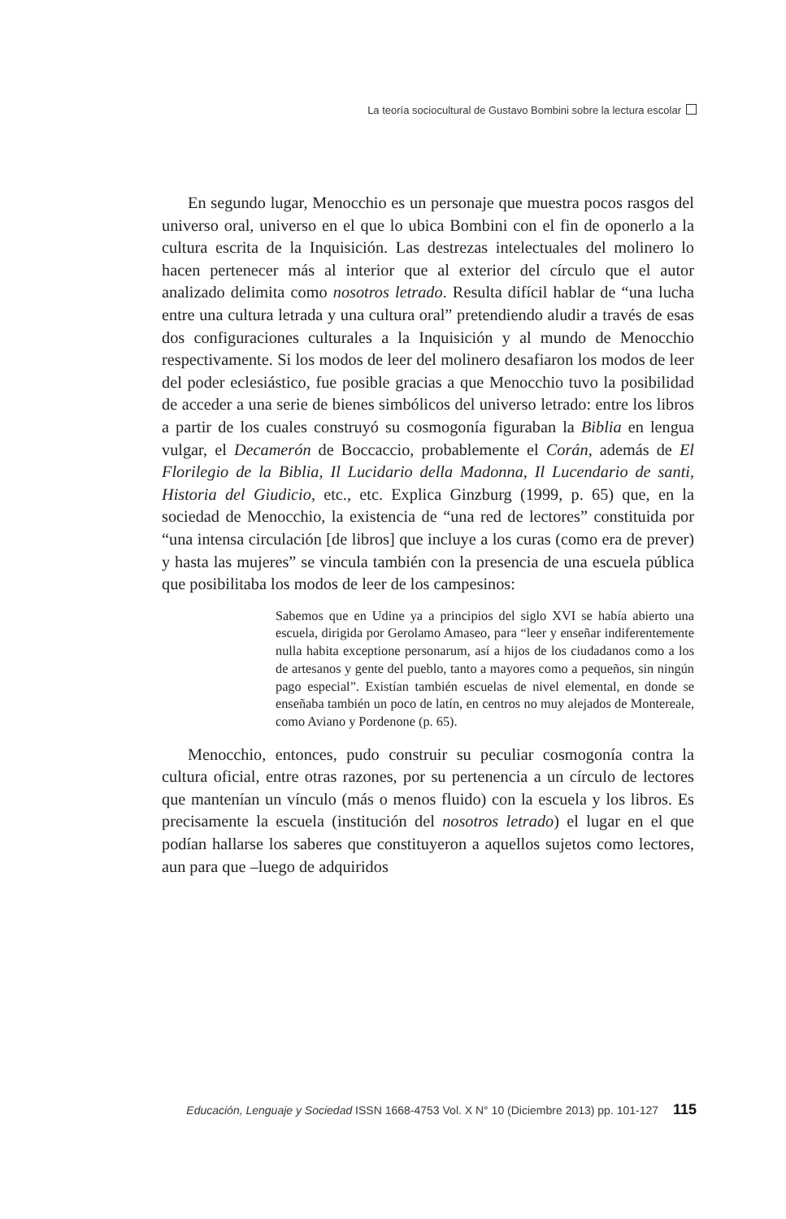La teoría sociocultural de Gustavo Bombini sobre la lectura escolar
En segundo lugar, Menocchio es un personaje que muestra pocos rasgos del universo oral, universo en el que lo ubica Bombini con el fin de oponerlo a la cultura escrita de la Inquisición. Las destrezas intelectuales del molinero lo hacen pertenecer más al interior que al exterior del círculo que el autor analizado delimita como nosotros letrado. Resulta difícil hablar de “una lucha entre una cultura letrada y una cultura oral” pretendiendo aludir a través de esas dos configuraciones culturales a la Inquisición y al mundo de Menocchio respectivamente. Si los modos de leer del molinero desafiaron los modos de leer del poder eclesiástico, fue posible gracias a que Menocchio tuvo la posibilidad de acceder a una serie de bienes simbólicos del universo letrado: entre los libros a partir de los cuales construyó su cosmogonía figuraban la Biblia en lengua vulgar, el Decamerón de Boccaccio, probablemente el Corán, además de El Florilegio de la Biblia, Il Lucidario della Madonna, Il Lucendario de santi, Historia del Giudicio, etc., etc. Explica Ginzburg (1999, p. 65) que, en la sociedad de Menocchio, la existencia de “una red de lectores” constituida por “una intensa circulación [de libros] que incluye a los curas (como era de prever) y hasta las mujeres” se vincula también con la presencia de una escuela pública que posibilitaba los modos de leer de los campesinos:
Sabemos que en Udine ya a principios del siglo XVI se había abierto una escuela, dirigida por Gerolamo Amaseo, para “leer y enseñar indiferentemente nulla habita exceptione personarum, así a hijos de los ciudadanos como a los de artesanos y gente del pueblo, tanto a mayores como a pequeños, sin ningún pago especial”. Existían también escuelas de nivel elemental, en donde se enseñaba también un poco de latín, en centros no muy alejados de Montereale, como Aviano y Pordenone (p. 65).
Menocchio, entonces, pudo construir su peculiar cosmogonía contra la cultura oficial, entre otras razones, por su pertenencia a un círculo de lectores que mantenían un vínculo (más o menos fluido) con la escuela y los libros. Es precisamente la escuela (institución del nosotros letrado) el lugar en el que podían hallarse los saberes que constituyeron a aquellos sujetos como lectores, aun para que –luego de adquiridos
Educación, Lenguaje y Sociedad ISSN 1668-4753 Vol. X N° 10 (Diciembre 2013) pp. 101-127 115